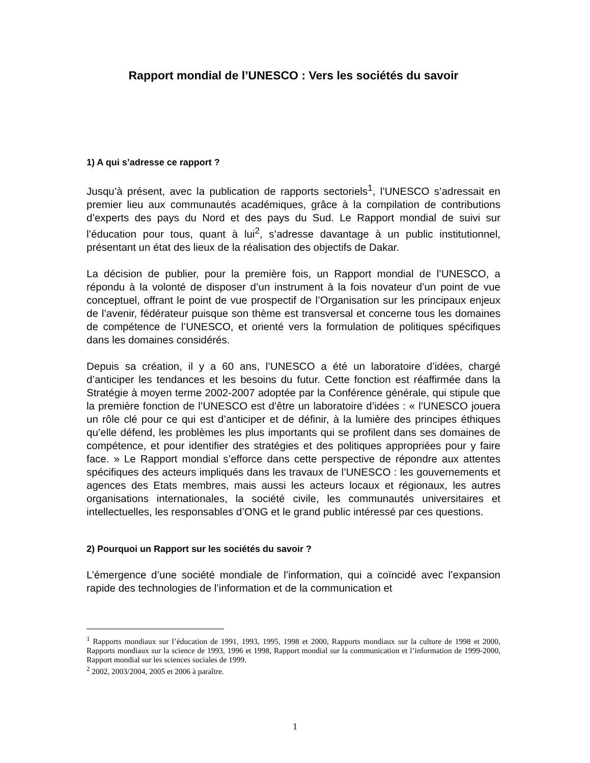Rapport mondial de l’UNESCO : Vers les sociétés du savoir
1) A qui s’adresse ce rapport ?
Jusqu’à présent, avec la publication de rapports sectoriels<sup>1</sup>, l’UNESCO s’adressait en premier lieu aux communautés académiques, grâce à la compilation de contributions d’experts des pays du Nord et des pays du Sud. Le Rapport mondial de suivi sur l’éducation pour tous, quant à lui<sup>2</sup>, s’adresse davantage à un public institutionnel, présentant un état des lieux de la réalisation des objectifs de Dakar.
La décision de publier, pour la première fois, un Rapport mondial de l’UNESCO, a répondu à la volonté de disposer d’un instrument à la fois novateur d’un point de vue conceptuel, offrant le point de vue prospectif de l’Organisation sur les principaux enjeux de l’avenir, fédérateur puisque son thème est transversal et concerne tous les domaines de compétence de l’UNESCO, et orienté vers la formulation de politiques spécifiques dans les domaines considérés.
Depuis sa création, il y a 60 ans, l’UNESCO a été un laboratoire d’idées, chargé d’anticiper les tendances et les besoins du futur. Cette fonction est réaffirmée dans la Stratégie à moyen terme 2002-2007 adoptée par la Conférence générale, qui stipule que la première fonction de l’UNESCO est d’être un laboratoire d’idées : « l’UNESCO jouera un rôle clé pour ce qui est d’anticiper et de définir, à la lumière des principes éthiques qu’elle défend, les problèmes les plus importants qui se profilent dans ses domaines de compétence, et pour identifier des stratégies et des politiques appropriées pour y faire face. » Le Rapport mondial s’efforce dans cette perspective de répondre aux attentes spécifiques des acteurs impliqués dans les travaux de l’UNESCO : les gouvernements et agences des Etats membres, mais aussi les acteurs locaux et régionaux, les autres organisations internationales, la société civile, les communautés universitaires et intellectuelles, les responsables d’ONG et le grand public intéressé par ces questions.
2) Pourquoi un Rapport sur les sociétés du savoir ?
L’émergence d’une société mondiale de l’information, qui a coïncidé avec l’expansion rapide des technologies de l’information et de la communication et
<sup>1</sup> Rapports mondiaux sur l’éducation de 1991, 1993, 1995, 1998 et 2000, Rapports mondiaux sur la culture de 1998 et 2000, Rapports mondiaux sur la science de 1993, 1996 et 1998, Rapport mondial sur la communication et l’information de 1999-2000, Rapport mondial sur les sciences sociales de 1999.
<sup>2</sup> 2002, 2003/2004, 2005 et 2006 à paraître.
1